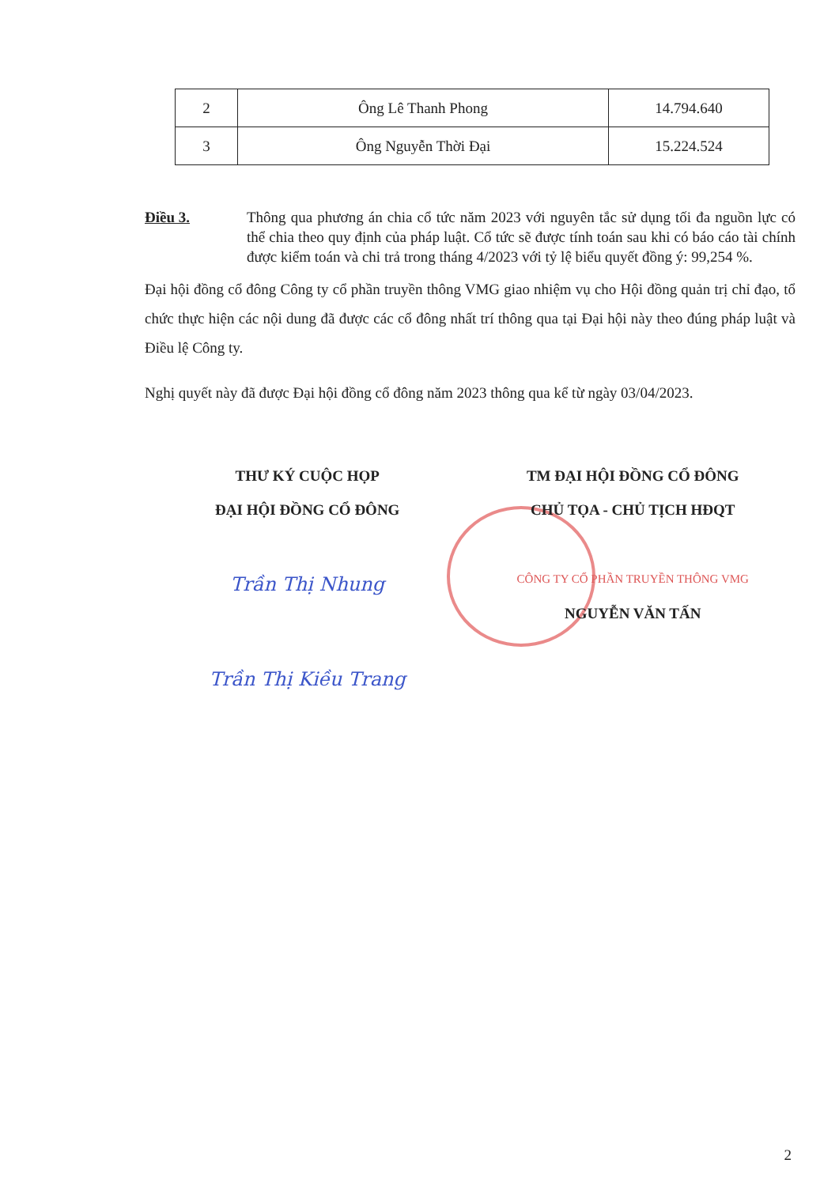| 2 | Ông Lê Thanh Phong | 14.794.640 |
| 3 | Ông Nguyễn Thời Đại | 15.224.524 |
Điều 3. Thông qua phương án chia cổ tức năm 2023 với nguyên tắc sử dụng tối đa nguồn lực có thể chia theo quy định của pháp luật. Cổ tức sẽ được tính toán sau khi có báo cáo tài chính được kiểm toán và chi trả trong tháng 4/2023 với tỷ lệ biểu quyết đồng ý: 99,254 %.
Đại hội đồng cổ đông Công ty cổ phần truyền thông VMG giao nhiệm vụ cho Hội đồng quản trị chỉ đạo, tổ chức thực hiện các nội dung đã được các cổ đông nhất trí thông qua tại Đại hội này theo đúng pháp luật và Điều lệ Công ty.
Nghị quyết này đã được Đại hội đồng cổ đông năm 2023 thông qua kể từ ngày 03/04/2023.
THƯ KÝ CUỘC HỌP
ĐẠI HỘI ĐỒNG CỔ ĐÔNG
Trần Thị Nhung
Trần Thị Kiều Trang
TM ĐẠI HỘI ĐỒNG CỔ ĐÔNG
CHỦ TỌA - CHỦ TỊCH HĐQT
CÔNG TY CỔ PHẦN TRUYỀN THÔNG VMG
NGUYỄN VĂN TẤN
2